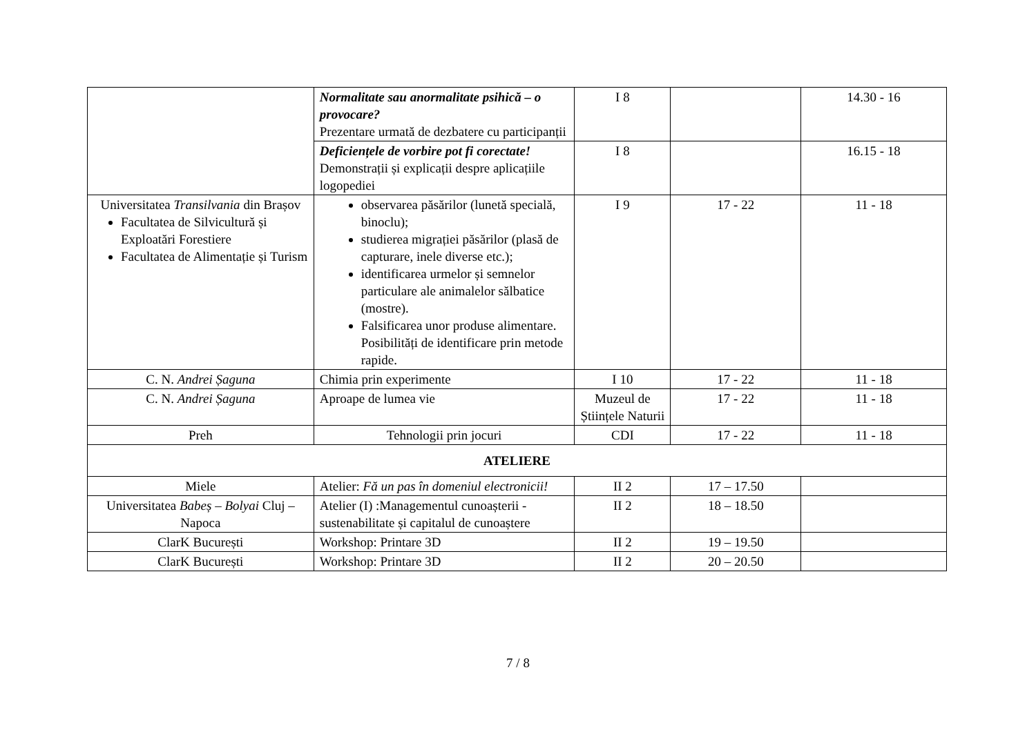| | Normalitate sau anormalitate psihică – o provocare? Prezentare urmată de dezbatere cu participanții | I 8 | | 14.30 - 16 |
| | Deficiențele de vorbire pot fi corectate! Demonstrații și explicații despre aplicațiile logopediei | I 8 | | 16.15 - 18 |
| Universitatea Transilvania din Brașov Facultatea de Silvicultură și Exploatări Forestiere Facultatea de Alimentație și Turism | observarea păsărilor (lunetă specială, binoclu); studierea migrației păsărilor (plasă de capturare, inele diverse etc.); identificarea urmelor și semnelor particulare ale animalelor sălbatice (mostre). Falsificarea unor produse alimentare. Posibilități de identificare prin metode rapide. | I 9 | 17 - 22 | 11 - 18 |
| C. N. Andrei Șaguna | Chimia prin experimente | I 10 | 17 - 22 | 11 - 18 |
| C. N. Andrei Șaguna | Aproape de lumea vie | Muzeul de Științele Naturii | 17 - 22 | 11 - 18 |
| Preh | Tehnologii prin jocuri | CDI | 17 - 22 | 11 - 18 |
| ATELIERE | | | | |
| Miele | Atelier: Fă un pas în domeniul electronicii! | II 2 | 17 – 17.50 | |
| Universitatea Babeș – Bolyai Cluj – Napoca | Atelier (I) :Managementul cunoașterii - sustenabilitate și capitalul de cunoaștere | II 2 | 18 – 18.50 | |
| ClarK București | Workshop: Printare 3D | II 2 | 19 – 19.50 | |
| ClarK București | Workshop: Printare 3D | II 2 | 20 – 20.50 | |
7 / 8